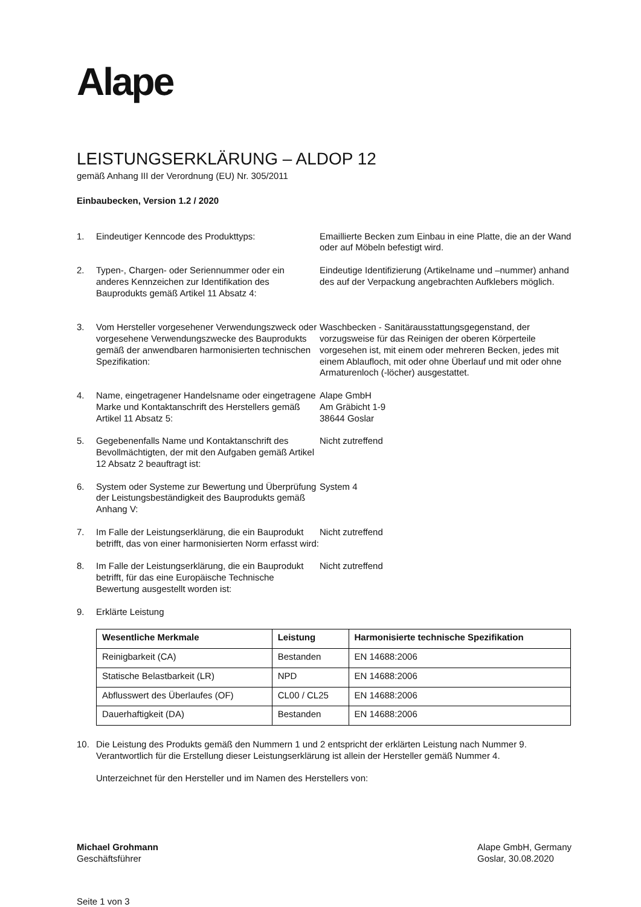Alape
LEISTUNGSERKLÄRUNG – ALDOP 12
gemäß Anhang III der Verordnung (EU) Nr. 305/2011
Einbaubecken, Version 1.2 / 2020
1. Eindeutiger Kenncode des Produkttyps: Emaillierte Becken zum Einbau in eine Platte, die an der Wand oder auf Möbeln befestigt wird.
2. Typen-, Chargen- oder Seriennummer oder ein anderes Kennzeichen zur Identifikation des Bauprodukts gemäß Artikel 11 Absatz 4:
Eindeutige Identifizierung (Artikelname und –nummer) anhand des auf der Verpackung angebrachten Aufklebers möglich.
3. Vom Hersteller vorgesehener Verwendungszweck oder vorgesehene Verwendungszwecke des Bauprodukts gemäß der anwendbaren harmonisierten technischen Spezifikation:
Waschbecken - Sanitärausstattungsgegenstand, der vorzugsweise für das Reinigen der oberen Körperteile vorgesehen ist, mit einem oder mehreren Becken, jedes mit einem Ablaufloch, mit oder ohne Überlauf und mit oder ohne Armaturenloch (-löcher) ausgestattet.
4. Name, eingetragener Handelsname oder eingetragene Marke und Kontaktanschrift des Herstellers gemäß Artikel 11 Absatz 5:
Alape GmbH
Am Gräbicht 1-9
38644 Goslar
5. Gegebenenfalls Name und Kontaktanschrift des Bevollmächtigten, der mit den Aufgaben gemäß Artikel 12 Absatz 2 beauftragt ist:
Nicht zutreffend
6. System oder Systeme zur Bewertung und Überprüfung der Leistungsbeständigkeit des Bauprodukts gemäß Anhang V:
System 4
7. Im Falle der Leistungserklärung, die ein Bauprodukt betrifft, das von einer harmonisierten Norm erfasst wird:
Nicht zutreffend
8. Im Falle der Leistungserklärung, die ein Bauprodukt betrifft, für das eine Europäische Technische Bewertung ausgestellt worden ist:
Nicht zutreffend
9. Erklärte Leistung
| Wesentliche Merkmale | Leistung | Harmonisierte technische Spezifikation |
| --- | --- | --- |
| Reinigbarkeit (CA) | Bestanden | EN 14688:2006 |
| Statische Belastbarkeit (LR) | NPD | EN 14688:2006 |
| Abflusswert des Überlaufes (OF) | CL00 / CL25 | EN 14688:2006 |
| Dauerhaftigkeit (DA) | Bestanden | EN 14688:2006 |
10. Die Leistung des Produkts gemäß den Nummern 1 und 2 entspricht der erklärten Leistung nach Nummer 9. Verantwortlich für die Erstellung dieser Leistungserklärung ist allein der Hersteller gemäß Nummer 4.
Unterzeichnet für den Hersteller und im Namen des Herstellers von:
Michael Grohmann
Geschäftsführer
Alape GmbH, Germany
Goslar, 30.08.2020
Seite 1 von 3